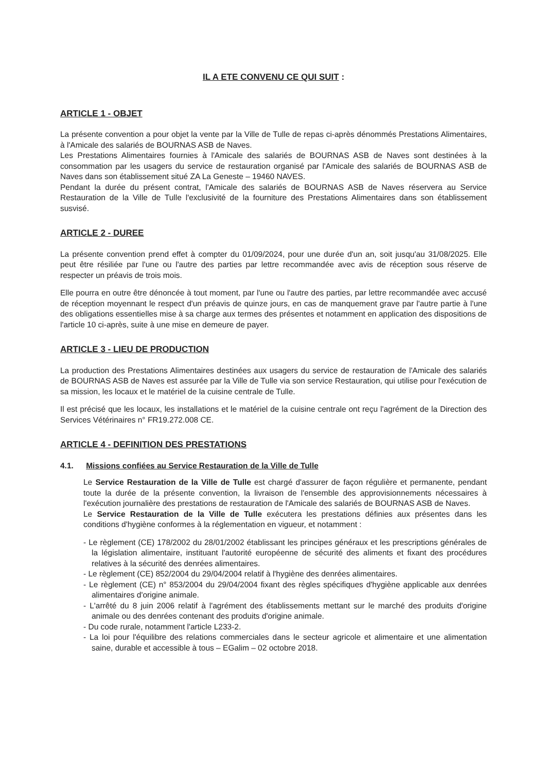IL A ETE CONVENU CE QUI SUIT :
ARTICLE 1 - OBJET
La présente convention a pour objet la vente par la Ville de Tulle de repas ci-après dénommés Prestations Alimentaires, à l'Amicale des salariés de BOURNAS ASB de Naves.
Les Prestations Alimentaires fournies à l'Amicale des salariés de BOURNAS ASB de Naves sont destinées à la consommation par les usagers du service de restauration organisé par l'Amicale des salariés de BOURNAS ASB de Naves dans son établissement situé ZA La Geneste – 19460 NAVES.
Pendant la durée du présent contrat, l'Amicale des salariés de BOURNAS ASB de Naves réservera au Service Restauration de la Ville de Tulle l'exclusivité de la fourniture des Prestations Alimentaires dans son établissement susvisé.
ARTICLE 2 - DUREE
La présente convention prend effet à compter du 01/09/2024, pour une durée d'un an, soit jusqu'au 31/08/2025. Elle peut être résiliée par l'une ou l'autre des parties par lettre recommandée avec avis de réception sous réserve de respecter un préavis de trois mois.
Elle pourra en outre être dénoncée à tout moment, par l'une ou l'autre des parties, par lettre recommandée avec accusé de réception moyennant le respect d'un préavis de quinze jours, en cas de manquement grave par l'autre partie à l'une des obligations essentielles mise à sa charge aux termes des présentes et notamment en application des dispositions de l'article 10 ci-après, suite à une mise en demeure de payer.
ARTICLE 3 - LIEU DE PRODUCTION
La production des Prestations Alimentaires destinées aux usagers du service de restauration de l'Amicale des salariés de BOURNAS ASB de Naves est assurée par la Ville de Tulle via son service Restauration, qui utilise pour l'exécution de sa mission, les locaux et le matériel de la cuisine centrale de Tulle.
Il est précisé que les locaux, les installations et le matériel de la cuisine centrale ont reçu l'agrément de la Direction des Services Vétérinaires n° FR19.272.008 CE.
ARTICLE 4 - DEFINITION DES PRESTATIONS
4.1. Missions confiées au Service Restauration de la Ville de Tulle
Le Service Restauration de la Ville de Tulle est chargé d'assurer de façon régulière et permanente, pendant toute la durée de la présente convention, la livraison de l'ensemble des approvisionnements nécessaires à l'exécution journalière des prestations de restauration de l'Amicale des salariés de BOURNAS ASB de Naves.
Le Service Restauration de la Ville de Tulle exécutera les prestations définies aux présentes dans les conditions d'hygiène conformes à la réglementation en vigueur, et notamment :
- Le règlement (CE) 178/2002 du 28/01/2002 établissant les principes généraux et les prescriptions générales de la législation alimentaire, instituant l'autorité européenne de sécurité des aliments et fixant des procédures relatives à la sécurité des denrées alimentaires.
- Le règlement (CE) 852/2004 du 29/04/2004 relatif à l'hygiène des denrées alimentaires.
- Le règlement (CE) n° 853/2004 du 29/04/2004 fixant des règles spécifiques d'hygiène applicable aux denrées alimentaires d'origine animale.
- L'arrêté du 8 juin 2006 relatif à l'agrément des établissements mettant sur le marché des produits d'origine animale ou des denrées contenant des produits d'origine animale.
- Du code rurale, notamment l'article L233-2.
- La loi pour l'équilibre des relations commerciales dans le secteur agricole et alimentaire et une alimentation saine, durable et accessible à tous – EGalim – 02 octobre 2018.